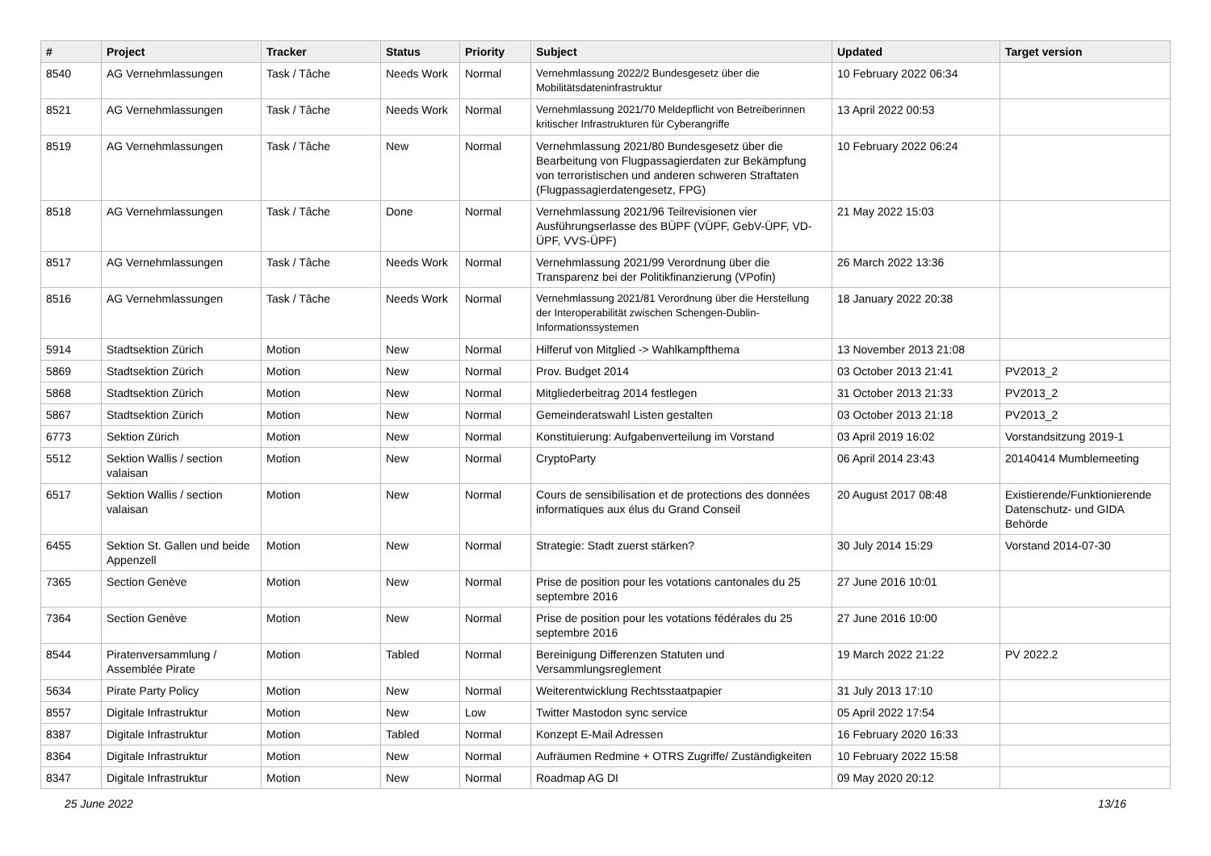| # | Project | Tracker | Status | Priority | Subject | Updated | Target version |
| --- | --- | --- | --- | --- | --- | --- | --- |
| 8540 | AG Vernehmlassungen | Task / Tâche | Needs Work | Normal | Vernehmlassung 2022/2 Bundesgesetz über die Mobilitätsdateninfrastruktur | 10 February 2022 06:34 | |
| 8521 | AG Vernehmlassungen | Task / Tâche | Needs Work | Normal | Vernehmlassung 2021/70 Meldepflicht von Betreiberinnen kritischer Infrastrukturen für Cyberangriffe | 13 April 2022 00:53 | |
| 8519 | AG Vernehmlassungen | Task / Tâche | New | Normal | Vernehmlassung 2021/80 Bundesgesetz über die Bearbeitung von Flugpassagierdaten zur Bekämpfung von terroristischen und anderen schweren Straftaten (Flugpassagierdatengesetz, FPG) | 10 February 2022 06:24 | |
| 8518 | AG Vernehmlassungen | Task / Tâche | Done | Normal | Vernehmlassung 2021/96 Teilrevisionen vier Ausführungserlasse des BÜPF (VÜPF, GebV-ÜPF, VD-ÜPF, VVS-ÜPF) | 21 May 2022 15:03 | |
| 8517 | AG Vernehmlassungen | Task / Tâche | Needs Work | Normal | Vernehmlassung 2021/99 Verordnung über die Transparenz bei der Politikfinanzierung (VPofin) | 26 March 2022 13:36 | |
| 8516 | AG Vernehmlassungen | Task / Tâche | Needs Work | Normal | Vernehmlassung 2021/81 Verordnung über die Herstellung der Interoperabilität zwischen Schengen-Dublin-Informationssystemen | 18 January 2022 20:38 | |
| 5914 | Stadtsektion Zürich | Motion | New | Normal | Hilferuf von Mitglied -> Wahlkampfthema | 13 November 2013 21:08 | |
| 5869 | Stadtsektion Zürich | Motion | New | Normal | Prov. Budget 2014 | 03 October 2013 21:41 | PV2013_2 |
| 5868 | Stadtsektion Zürich | Motion | New | Normal | Mitgliederbeitrag 2014 festlegen | 31 October 2013 21:33 | PV2013_2 |
| 5867 | Stadtsektion Zürich | Motion | New | Normal | Gemeinderatswahl Listen gestalten | 03 October 2013 21:18 | PV2013_2 |
| 6773 | Sektion Zürich | Motion | New | Normal | Konstituierung: Aufgabenverteilung im Vorstand | 03 April 2019 16:02 | Vorstandsitzung 2019-1 |
| 5512 | Sektion Wallis / section valaisan | Motion | New | Normal | CryptoParty | 06 April 2014 23:43 | 20140414 Mumblemeeting |
| 6517 | Sektion Wallis / section valaisan | Motion | New | Normal | Cours de sensibilisation et de protections des données informatiques aux élus du Grand Conseil | 20 August 2017 08:48 | Existierende/Funktionierende Datenschutz- und GIDA Behörde |
| 6455 | Sektion St. Gallen und beide Appenzell | Motion | New | Normal | Strategie: Stadt zuerst stärken? | 30 July 2014 15:29 | Vorstand 2014-07-30 |
| 7365 | Section Genève | Motion | New | Normal | Prise de position pour les votations cantonales du 25 septembre 2016 | 27 June 2016 10:01 | |
| 7364 | Section Genève | Motion | New | Normal | Prise de position pour les votations fédérales du 25 septembre 2016 | 27 June 2016 10:00 | |
| 8544 | Piratenversammlung / Assemblée Pirate | Motion | Tabled | Normal | Bereinigung Differenzen Statuten und Versammlungsreglement | 19 March 2022 21:22 | PV 2022.2 |
| 5634 | Pirate Party Policy | Motion | New | Normal | Weiterentwicklung Rechtsstaatpapier | 31 July 2013 17:10 | |
| 8557 | Digitale Infrastruktur | Motion | New | Low | Twitter Mastodon sync service | 05 April 2022 17:54 | |
| 8387 | Digitale Infrastruktur | Motion | Tabled | Normal | Konzept E-Mail Adressen | 16 February 2020 16:33 | |
| 8364 | Digitale Infrastruktur | Motion | New | Normal | Aufräumen Redmine + OTRS Zugriffe/ Zuständigkeiten | 10 February 2022 15:58 | |
| 8347 | Digitale Infrastruktur | Motion | New | Normal | Roadmap AG DI | 09 May 2020 20:12 | |
25 June 2022 13/16